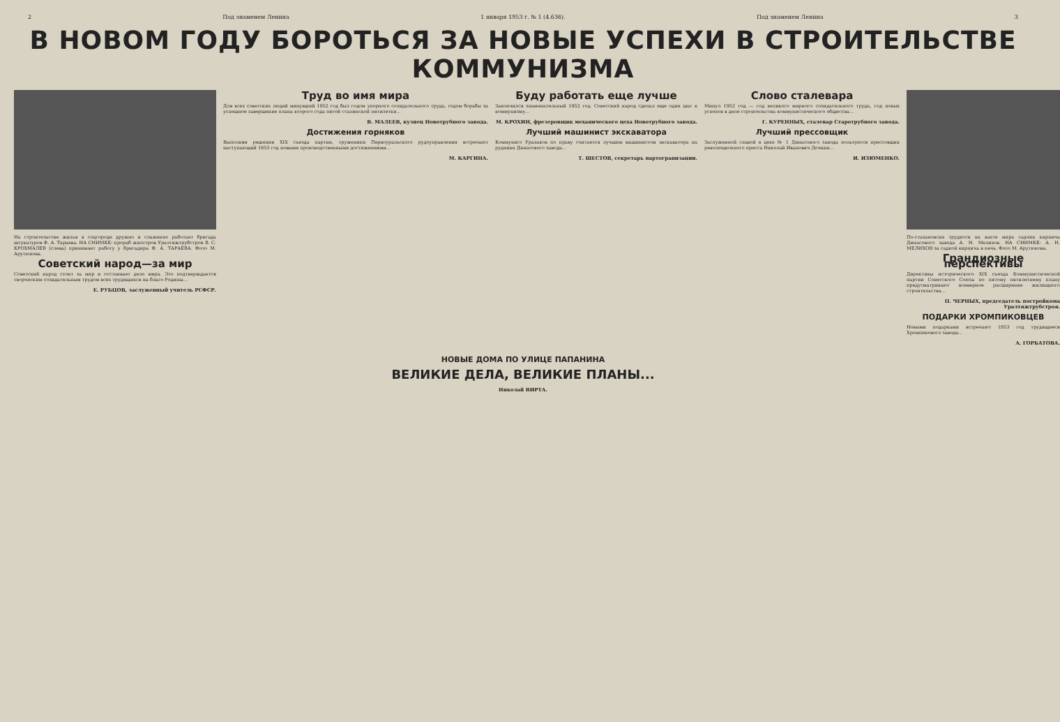2 Под знаменем Ленина 1 января 1953 г. № 1 (4.636). Под знаменем Ленина 3
В НОВОМ ГОДУ БОРОТЬСЯ ЗА НОВЫЕ УСПЕХИ В СТРОИТЕЛЬСТВЕ КОММУНИЗМА
На строительстве жилья в соцгороде дружно и слаженно работает бригада штукатуров Ф. А. Тараева. НА СНИМКЕ: прораб жилстроя Уралтяжтрубстроя В. С. КРОХМАЛЕВ (слева) принимает работу у бригадира Ф. А. ТАРАЕВА. Фото М. Арутюнова.
Советский народ—за мир
Советский народ стоит за мир и отстаивает дело мира. Это подтверждается творческим созидательным трудом всех трудящихся на благо Родины...
Е. РУБЦОВ, заслуженный учитель РСФСР.
Труд во имя мира
Для всех советских людей минувший 1952 год был годом упорного созидательного труда, годом борьбы за успешное завершение плана второго года пятой сталинской пятилетки...
В. МАЛЕЕВ, кузнец Новотрубного завода.
Достижения горняков
Выполняя решения XIX съезда партии, труженики Первоуральского рудоуправления встречают наступающий 1953 год новыми производственными достижениями...
М. КАРГИНА.
Буду работать еще лучше
Закончился знаменательный 1952 год. Советский народ сделал еще один шаг к коммунизму...
М. КРОХИН, фрезеровщик механического цеха Новотрубного завода.
Лучший машинист экскаватора
Коммунист Уразаков по праву считается лучшим машинистом экскаватора на руднике Динасового завода...
Т. ШЕСТОВ, секретарь партогранизации.
Слово сталевара
Минул 1952 год — год великого мирного созидательного труда, год новых успехов в деле строительства коммунистического общества...
Г. КУРЕННЫХ, сталевар Старотрубного завода.
Лучший прессовщик
Заслуженной славой в цехе № 1 Динасового завода пользуется прессовщик революционного пресса Николай Иванович Дочкин...
И. ИЗЮМЕНКО.
По-стахановски трудится на вахте мира садчик кирпича Динасового завода А. Н. Мелихов. НА СНИМКЕ: А. Н. МЕЛИХОВ за садкой кирпича в печь. Фото М. Арутюнова.
Грандиозные перспективы
Директивы исторического XIX съезда Коммунистической партии Советского Союза по пятому пятилетнему плану предусматривают всемерное расширение жилищного строительства...
П. ЧЕРНЫХ, председатель постройкома Уралтяжтрубстроя.
ПОДАРКИ ХРОМПИКОВЦЕВ
Новыми подарками встречают 1953 год трудящиеся Хромпикового завода...
А. ГОРБАТОВА.
НОВЫЕ ДОМА ПО УЛИЦЕ ПАПАНИНА
ВЕЛИКИЕ ДЕЛА, ВЕЛИКИЕ ПЛАНЫ...
Николай ВИРТА.